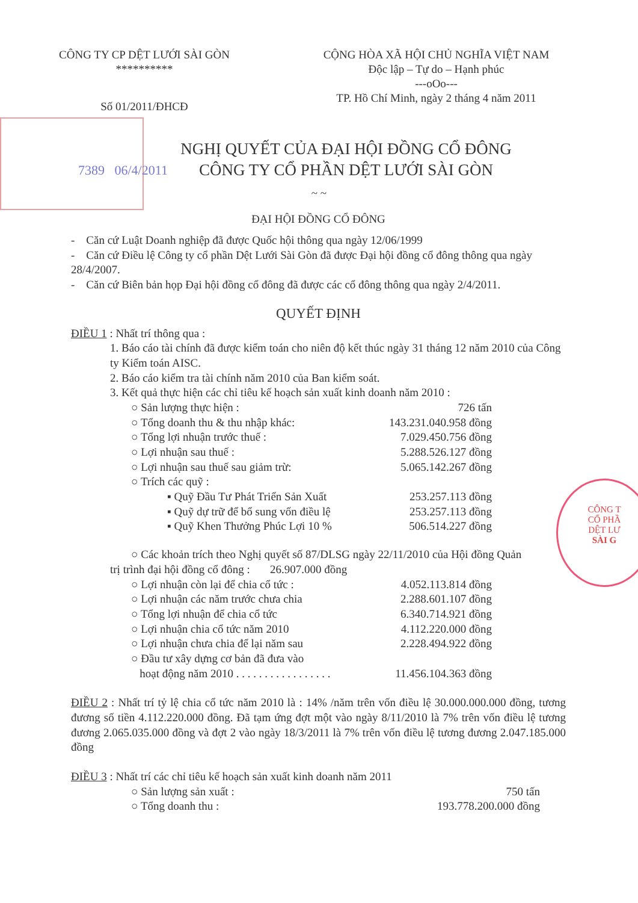CÔNG T
CỔ PHẦ
DỆT LƯ
SÀI G
CÔNG TY CP DỆT LƯỚI SÀI GÒN
**********
Số 01/2011/ĐHCĐ
CỘNG HÒA XÃ HỘI CHỦ NGHĨA VIỆT NAM
Độc lập – Tự do – Hạnh phúc
---oOo---
TP. Hồ Chí Minh, ngày 2 tháng 4 năm 2011
7389 06/4/2011
NGHỊ QUYẾT CỦA ĐẠI HỘI ĐỒNG CỔ ĐÔNG
CÔNG TY CỔ PHẦN DỆT LƯỚI SÀI GÒN
~ ~
ĐẠI HỘI ĐỒNG CỔ ĐÔNG
- Căn cứ Luật Doanh nghiệp đã được Quốc hội thông qua ngày 12/06/1999
- Căn cứ Điều lệ Công ty cổ phần Dệt Lưới Sài Gòn đã được Đại hội đồng cổ đông thông qua ngày 28/4/2007.
- Căn cứ Biên bản họp Đại hội đồng cổ đông đã được các cổ đông thông qua ngày 2/4/2011.
QUYẾT ĐỊNH
ĐIỀU 1 : Nhất trí thông qua :
1. Báo cáo tài chính đã được kiểm toán cho niên độ kết thúc ngày 31 tháng 12 năm 2010 của Công ty Kiểm toán AISC.
2. Báo cáo kiểm tra tài chính năm 2010 của Ban kiểm soát.
3. Kết quả thực hiện các chỉ tiêu kế hoạch sản xuất kinh doanh năm 2010 :
○ Sản lượng thực hiện : 726 tấn
○ Tổng doanh thu & thu nhập khác: 143.231.040.958 đồng
○ Tổng lợi nhuận trước thuế : 7.029.450.756 đồng
○ Lợi nhuận sau thuế : 5.288.526.127 đồng
○ Lợi nhuận sau thuế sau giảm trừ: 5.065.142.267 đồng
○ Trích các quỹ :
▪ Quỹ Đầu Tư Phát Triển Sản Xuất 253.257.113 đồng
▪ Quỹ dự trữ để bổ sung vốn điều lệ 253.257.113 đồng
▪ Quỹ Khen Thưởng Phúc Lợi 10 % 506.514.227 đồng
○ Các khoản trích theo Nghị quyết số 87/DLSG ngày 22/11/2010 của Hội đồng Quản
trị trình đại hội đồng cổ đông : 26.907.000 đồng
○ Lợi nhuận còn lại để chia cổ tức : 4.052.113.814 đồng
○ Lợi nhuận các năm trước chưa chia 2.288.601.107 đồng
○ Tổng lợi nhuận để chia cổ tức 6.340.714.921 đồng
○ Lợi nhuận chia cổ tức năm 2010 4.112.220.000 đồng
○ Lợi nhuận chưa chia để lại năm sau 2.228.494.922 đồng
○ Đầu tư xây dựng cơ bản đã đưa vào
hoạt động năm 2010 . . . . . . . . . . . . . . . . . 11.456.104.363 đồng
ĐIỀU 2 : Nhất trí tỷ lệ chia cổ tức năm 2010 là : 14% /năm trên vốn điều lệ 30.000.000.000 đồng, tương đương số tiền 4.112.220.000 đồng. Đã tạm ứng đợt một vào ngày 8/11/2010 là 7% trên vốn điều lệ tương đương 2.065.035.000 đồng và đợt 2 vào ngày 18/3/2011 là 7% trên vốn điều lệ tương đương 2.047.185.000 đồng
ĐIỀU 3 : Nhất trí các chỉ tiêu kế hoạch sản xuất kinh doanh năm 2011
○ Sản lượng sản xuất : 750 tấn
○ Tổng doanh thu : 193.778.200.000 đồng